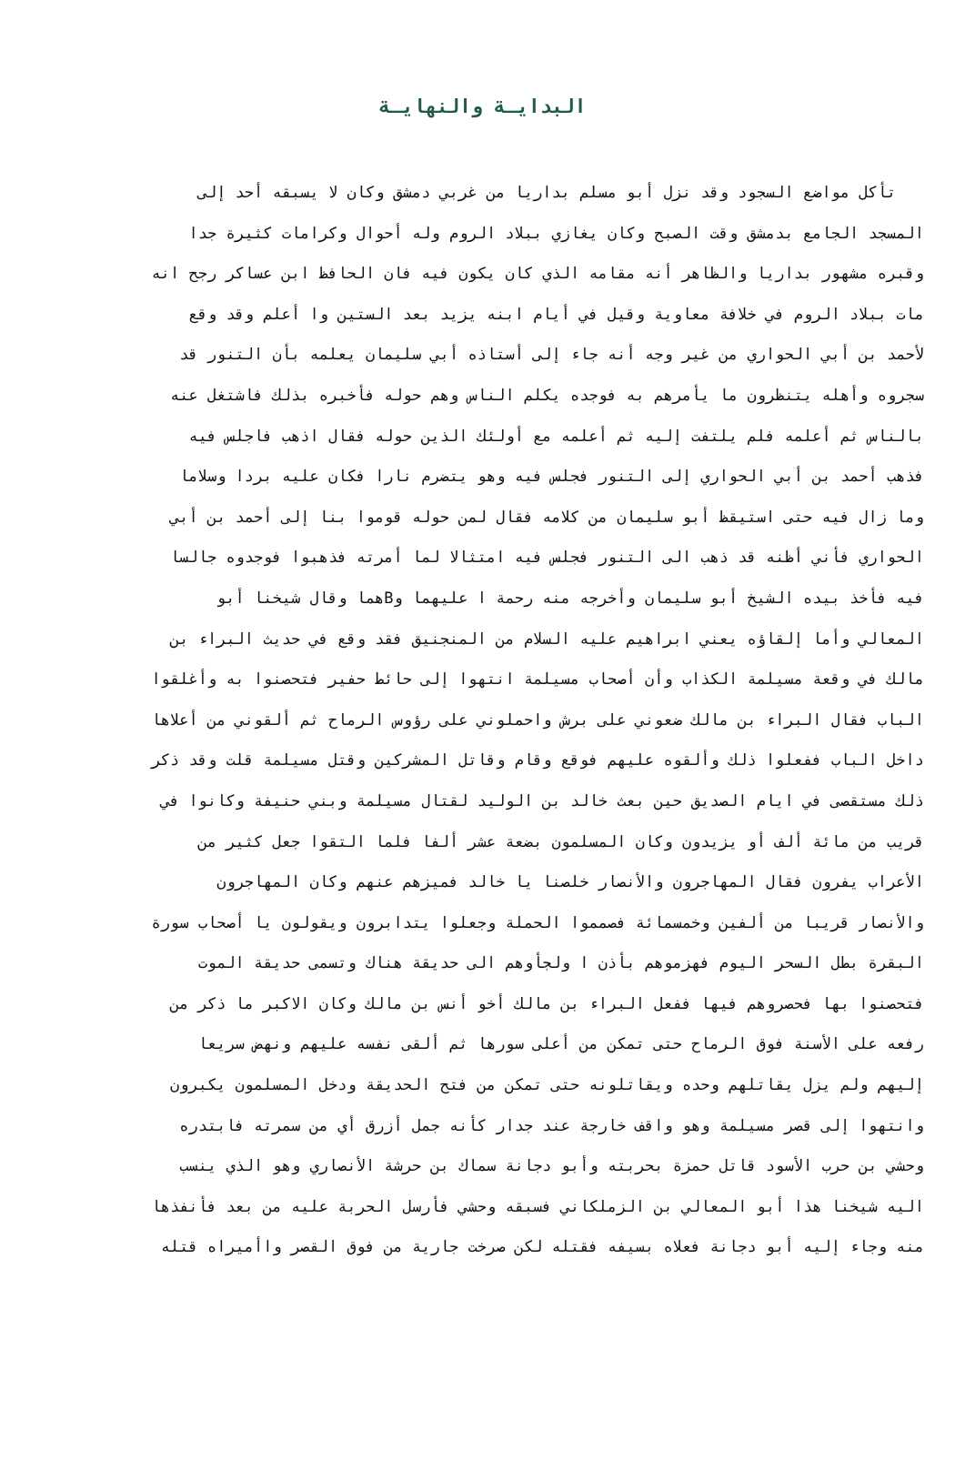البدايـة والنهايـة
تأكل مواضع السجود وقد نزل أبو مسلم بداريا من غربي دمشق وكان لا يسبقه أحد إلى
المسجد الجامع بدمشق وقت الصبح وكان يغازي ببلاد الروم وله أحوال وكرامات كثيرة جدا
وقبره مشهور بداريا والظاهر أنه مقامه الذي كان يكون فيه فان الحافظ ابن عساكر رجح انه
مات ببلاد الروم في خلافة معاوية وقيل في أيام ابنه يزيد بعد الستين وا أعلم وقد وقع
لأحمد بن أبي الحواري من غير وجه أنه جاء إلى أستاذه أبي سليمان يعلمه بأن التنور قد
سجروه وأهله يتنظرون ما يأمرهم به فوجده يكلم الناس وهم حوله فأخبره بذلك فاشتغل عنه
بالناس ثم أعلمه فلم يلتفت إليه ثم أعلمه مع أولئك الذين حوله فقال اذهب فاجلس فيه
فذهب أحمد بن أبي الحواري إلى التنور فجلس فيه وهو يتضرم نارا فكان عليه بردا وسلاما
وما زال فيه حتى استيقظ أبو سليمان من كلامه فقال لمن حوله قوموا بنا إلى أحمد بن أبي
الحواري فأني أظنه قد ذهب الى التنور فجلس فيه امتثالا لما أمرته فذهبوا فوجدوه جالسا
فيه فأخذ بيده الشيخ أبو سليمان وأخرجه منه رحمة ا عليهما وBهما وقال شيخنا أبو
المعالي وأما إلقاؤه يعني ابراهيم عليه السلام من المنجنيق فقد وقع في حديث البراء بن
مالك في وقعة مسيلمة الكذاب وأن أصحاب مسيلمة انتهوا إلى حائط حفير فتحصنوا به وأغلقوا
الباب فقال البراء بن مالك ضعوني على برش واحملوني على رؤوس الرماح ثم ألقوني من أعلاها
داخل الباب ففعلوا ذلك وألقوه عليهم فوقع وقام وقاتل المشركين وقتل مسيلمة قلت وقد ذكر
ذلك مستقصى في ايام الصديق حين بعث خالد بن الوليد لقتال مسيلمة وبني حنيفة وكانوا في
قريب من مائة ألف أو يزيدون وكان المسلمون بضعة عشر ألفا فلما التقوا جعل كثير من
الأعراب يفرون فقال المهاجرون والأنصار خلصنا يا خالد فميزهم عنهم وكان المهاجرون
والأنصار قريبا من ألفين وخمسمائة فصمموا الحملة وجعلوا يتدابرون ويقولون يا أصحاب سورة
البقرة بطل السحر اليوم فهزموهم بأذن ا ولجأوهم الى حديقة هناك وتسمى حديقة الموت
فتحصنوا بها فحصروهم فيها ففعل البراء بن مالك أخو أنس بن مالك وكان الاكبر ما ذكر من
رفعه على الأسنة فوق الرماح حتى تمكن من أعلى سورها ثم ألقى نفسه عليهم ونهض سريعا
إليهم ولم يزل يقاتلهم وحده ويقاتلونه حتى تمكن من فتح الحديقة ودخل المسلمون يكبرون
وانتهوا إلى قصر مسيلمة وهو واقف خارجة عند جدار كأنه جمل أزرق أي من سمرته فابتدره
وحشي بن حرب الأسود قاتل حمزة بحربته وأبو دجانة سماك بن حرشة الأنصاري وهو الذي ينسب
اليه شيخنا هذا أبو المعالي بن الزملكاني فسبقه وحشي فأرسل الحربة عليه من بعد فأنفذها
منه وجاء إليه أبو دجانة فعلاه بسيفه فقتله لكن صرخت جارية من فوق القصر واأميراه قتله